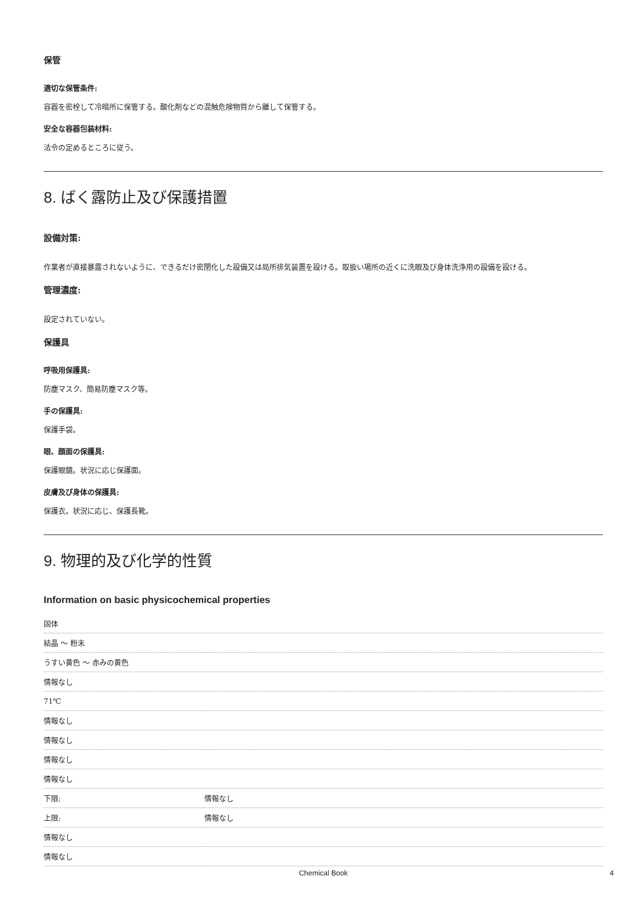保管
適切な保管条件:
容器を密栓して冷暗所に保管する。酸化剤などの混触危険物質から離して保管する。
安全な容器包装材料:
法令の定めるところに従う。
8. ばく露防止及び保護措置
設備対策:
作業者が直接暴露されないように、できるだけ密閉化した設備又は局所排気装置を設ける。取扱い場所の近くに洗眼及び身体洗浄用の設備を設ける。
管理濃度:
設定されていない。
保護具
呼吸用保護具:
防塵マスク、簡易防塵マスク等。
手の保護具:
保護手袋。
眼、顔面の保護具:
保護眼鏡。状況に応じ保護面。
皮膚及び身体の保護具:
保護衣。状況に応じ、保護長靴。
9. 物理的及び化学的性質
Information on basic physicochemical properties
| 固体 | |
| 結晶 ～ 粉末 | |
| うすい黄色 ～ 赤みの黄色 | |
| 情報なし | |
| 71℃ | |
| 情報なし | |
| 情報なし | |
| 情報なし | |
| 情報なし | |
| 下限: | 情報なし |
| 上限: | 情報なし |
| 情報なし | |
| 情報なし | |
Chemical Book 4